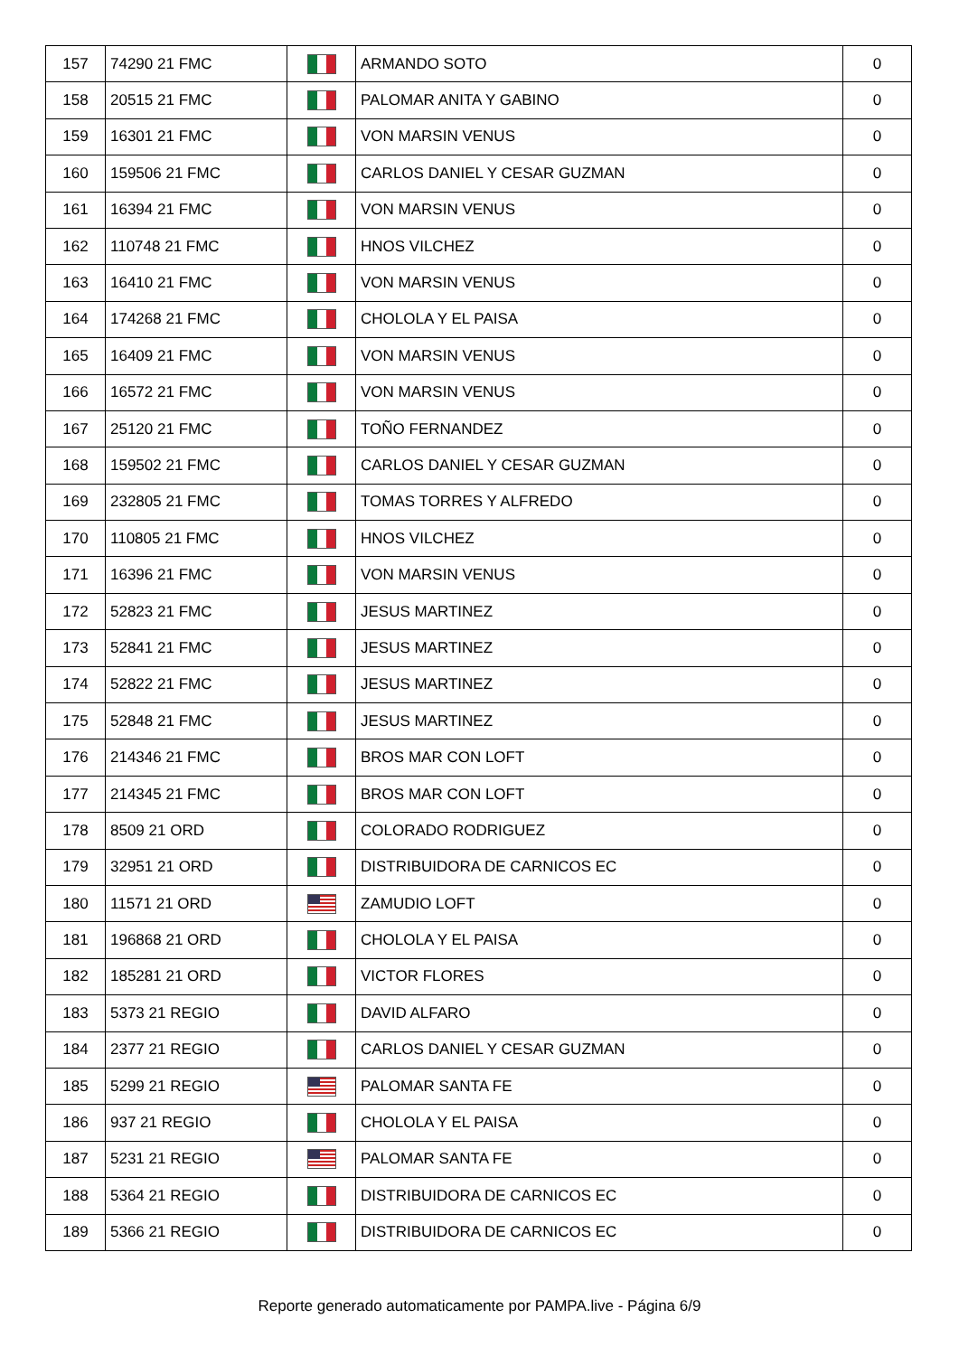| 157 | 74290 21 FMC | | ARMANDO SOTO | 0 |
| 158 | 20515 21 FMC | | PALOMAR ANITA Y GABINO | 0 |
| 159 | 16301 21 FMC | | VON MARSIN VENUS | 0 |
| 160 | 159506 21 FMC | | CARLOS DANIEL Y CESAR GUZMAN | 0 |
| 161 | 16394 21 FMC | | VON MARSIN VENUS | 0 |
| 162 | 110748 21 FMC | | HNOS VILCHEZ | 0 |
| 163 | 16410 21 FMC | | VON MARSIN VENUS | 0 |
| 164 | 174268 21 FMC | | CHOLOLA Y EL PAISA | 0 |
| 165 | 16409 21 FMC | | VON MARSIN VENUS | 0 |
| 166 | 16572 21 FMC | | VON MARSIN VENUS | 0 |
| 167 | 25120 21 FMC | | TOÑO FERNANDEZ | 0 |
| 168 | 159502 21 FMC | | CARLOS DANIEL Y CESAR GUZMAN | 0 |
| 169 | 232805 21 FMC | | TOMAS TORRES Y ALFREDO | 0 |
| 170 | 110805 21 FMC | | HNOS VILCHEZ | 0 |
| 171 | 16396 21 FMC | | VON MARSIN VENUS | 0 |
| 172 | 52823 21 FMC | | JESUS MARTINEZ | 0 |
| 173 | 52841 21 FMC | | JESUS MARTINEZ | 0 |
| 174 | 52822 21 FMC | | JESUS MARTINEZ | 0 |
| 175 | 52848 21 FMC | | JESUS MARTINEZ | 0 |
| 176 | 214346 21 FMC | | BROS MAR CON LOFT | 0 |
| 177 | 214345 21 FMC | | BROS MAR CON LOFT | 0 |
| 178 | 8509 21 ORD | | COLORADO RODRIGUEZ | 0 |
| 179 | 32951 21 ORD | | DISTRIBUIDORA DE CARNICOS EC | 0 |
| 180 | 11571 21 ORD | | ZAMUDIO LOFT | 0 |
| 181 | 196868 21 ORD | | CHOLOLA Y EL PAISA | 0 |
| 182 | 185281 21 ORD | | VICTOR FLORES | 0 |
| 183 | 5373 21 REGIO | | DAVID ALFARO | 0 |
| 184 | 2377 21 REGIO | | CARLOS DANIEL Y CESAR GUZMAN | 0 |
| 185 | 5299 21 REGIO | | PALOMAR SANTA FE | 0 |
| 186 | 937 21 REGIO | | CHOLOLA Y EL PAISA | 0 |
| 187 | 5231 21 REGIO | | PALOMAR SANTA FE | 0 |
| 188 | 5364 21 REGIO | | DISTRIBUIDORA DE CARNICOS EC | 0 |
| 189 | 5366 21 REGIO | | DISTRIBUIDORA DE CARNICOS EC | 0 |
Reporte generado automaticamente por PAMPA.live - Página 6/9